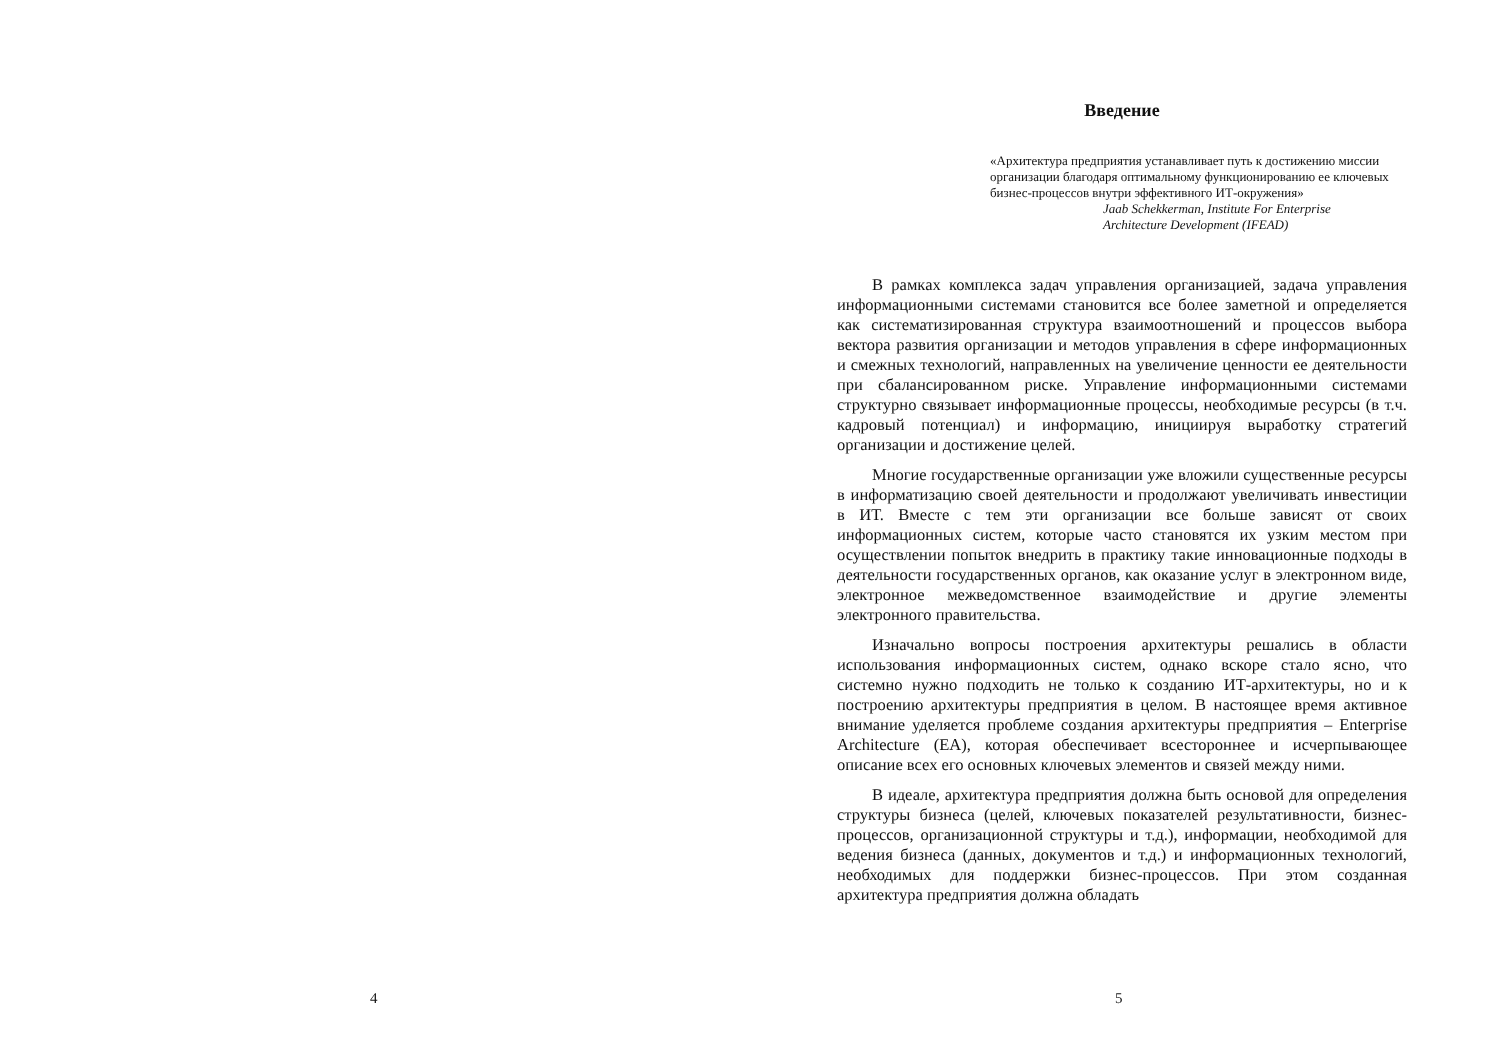4
Введение
«Архитектура предприятия устанавливает путь к достижению миссии организации благодаря оптимальному функционированию ее ключевых бизнес-процессов внутри эффективного ИТ-окружения»
Jaab Schekkerman, Institute For Enterprise Architecture Development (IFEAD)
В рамках комплекса задач управления организацией, задача управления информационными системами становится все более заметной и определяется как систематизированная структура взаимоотношений и процессов выбора вектора развития организации и методов управления в сфере информационных и смежных технологий, направленных на увеличение ценности ее деятельности при сбалансированном риске. Управление информационными системами структурно связывает информационные процессы, необходимые ресурсы (в т.ч. кадровый потенциал) и информацию, инициируя выработку стратегий организации и достижение целей.
Многие государственные организации уже вложили существенные ресурсы в информатизацию своей деятельности и продолжают увеличивать инвестиции в ИТ. Вместе с тем эти организации все больше зависят от своих информационных систем, которые часто становятся их узким местом при осуществлении попыток внедрить в практику такие инновационные подходы в деятельности государственных органов, как оказание услуг в электронном виде, электронное межведомственное взаимодействие и другие элементы электронного правительства.
Изначально вопросы построения архитектуры решались в области использования информационных систем, однако вскоре стало ясно, что системно нужно подходить не только к созданию ИТ-архитектуры, но и к построению архитектуры предприятия в целом. В настоящее время активное внимание уделяется проблеме создания архитектуры предприятия – Enterprise Architecture (EA), которая обеспечивает всестороннее и исчерпывающее описание всех его основных ключевых элементов и связей между ними.
В идеале, архитектура предприятия должна быть основой для определения структуры бизнеса (целей, ключевых показателей результативности, бизнес-процессов, организационной структуры и т.д.), информации, необходимой для ведения бизнеса (данных, документов и т.д.) и информационных технологий, необходимых для поддержки бизнес-процессов. При этом созданная архитектура предприятия должна обладать
5